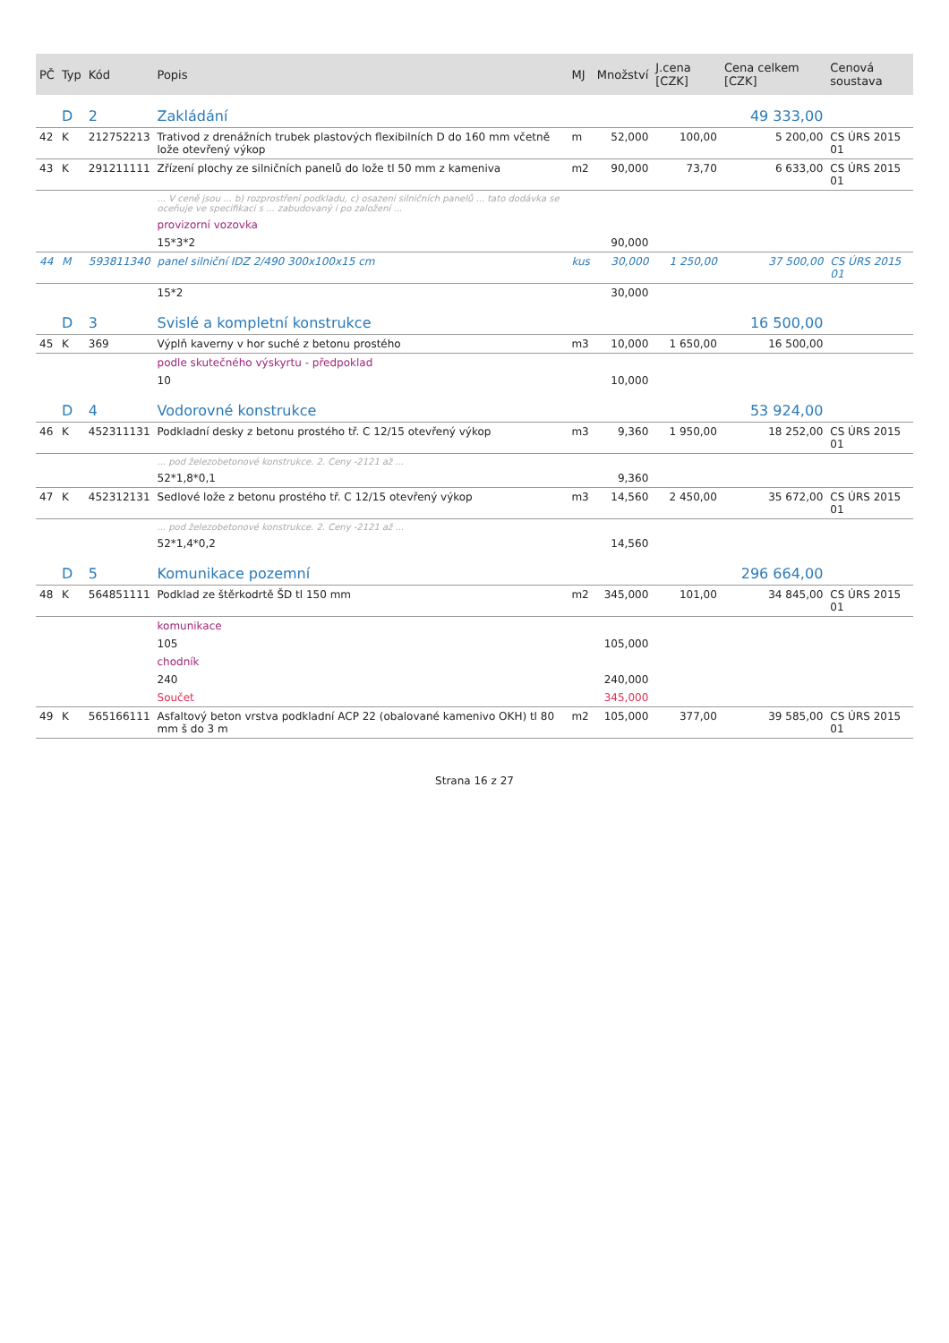| PČ | Typ | Kód | Popis | MJ | Množství | J.cena [CZK] | Cena celkem [CZK] | Cenová soustava |
| --- | --- | --- | --- | --- | --- | --- | --- | --- |
| | D | 2 | Zakládání | | | | 49 333,00 | |
| 42 | K | 212752213 | Trativod z drenážních trubek plastových flexibilních D do 160 mm včetně lože otevřený výkop | m | 52,000 | 100,00 | 5 200,00 | CS ÚRS 2015 01 |
| 43 | K | 291211111 | Zřízení plochy ze silničních panelů do lože tl 50 mm z kameniva | m2 | 90,000 | 73,70 | 6 633,00 | CS ÚRS 2015 01 |
| | | | ... V ceně jsou ... b) rozprostření podkladu, c) osazení silničních panelů ... tato dodávka se oceňuje ve specifikaci s ... zabudovaný i po založení ... | | | | | |
| | | | provizorní vozovka | | | | | |
| | | | 15*3*2 | | 90,000 | | | |
| 44 | M | 593811340 | panel silniční IDZ 2/490 300x100x15 cm | kus | 30,000 | 1 250,00 | 37 500,00 | CS ÚRS 2015 01 |
| | | | 15*2 | | 30,000 | | | |
| | D | 3 | Svislé a kompletní konstrukce | | | | 16 500,00 | |
| 45 | K | 369 | Výplň kaverny v hor suché z betonu prostého | m3 | 10,000 | 1 650,00 | 16 500,00 | |
| | | | podle skutečného výskyrtu - předpoklad | | | | | |
| | | | 10 | | 10,000 | | | |
| | D | 4 | Vodorovné konstrukce | | | | 53 924,00 | |
| 46 | K | 452311131 | Podkladní desky z betonu prostého tř. C 12/15 otevřený výkop | m3 | 9,360 | 1 950,00 | 18 252,00 | CS ÚRS 2015 01 |
| | | | ... pod železobetonové konstrukce. 2. Ceny -2121 až ... | | | | | |
| | | | 52*1,8*0,1 | | 9,360 | | | |
| 47 | K | 452312131 | Sedlové lože z betonu prostého tř. C 12/15 otevřený výkop | m3 | 14,560 | 2 450,00 | 35 672,00 | CS ÚRS 2015 01 |
| | | | ... pod železobetonové konstrukce. 2. Ceny -2121 až ... | | | | | |
| | | | 52*1,4*0,2 | | 14,560 | | | |
| | D | 5 | Komunikace pozemní | | | | 296 664,00 | |
| 48 | K | 564851111 | Podklad ze štěrkodrtě ŠD tl 150 mm | m2 | 345,000 | 101,00 | 34 845,00 | CS ÚRS 2015 01 |
| | | | komunikace | | | | | |
| | | | 105 | | 105,000 | | | |
| | | | chodník | | | | | |
| | | | 240 | | 240,000 | | | |
| | | | Součet | | 345,000 | | | |
| 49 | K | 565166111 | Asfaltový beton vrstva podkladní ACP 22 (obalované kamenivo OKH) tl 80 mm š do 3 m | m2 | 105,000 | 377,00 | 39 585,00 | CS ÚRS 2015 01 |
Strana 16 z 27